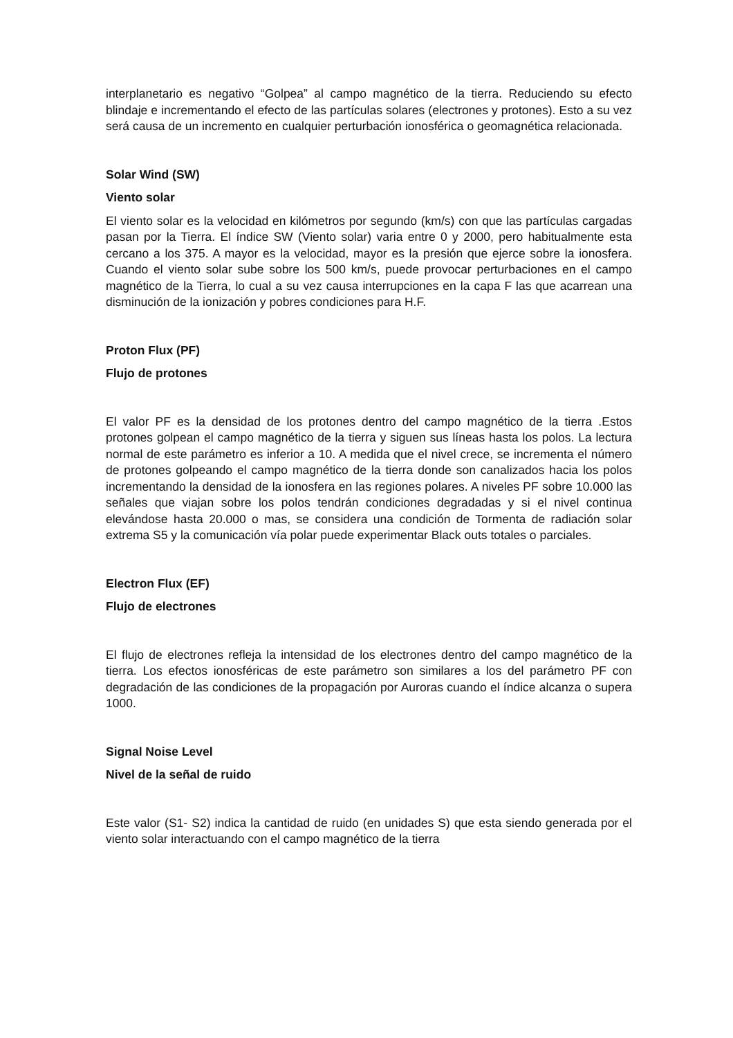interplanetario es negativo “Golpea” al campo magnético de la tierra. Reduciendo su efecto blindaje e incrementando el efecto de las partículas solares (electrones y protones). Esto a su vez será causa de un incremento en cualquier perturbación ionosférica o geomagnética relacionada.
Solar Wind (SW)
Viento solar
El viento solar es la velocidad en kilómetros por segundo (km/s) con que las partículas cargadas pasan por la Tierra. El índice SW (Viento solar) varia entre 0 y 2000, pero habitualmente esta cercano a los 375. A mayor es la velocidad, mayor es la presión que ejerce sobre la ionosfera. Cuando el viento solar sube sobre los 500 km/s, puede provocar perturbaciones en el campo magnético de la Tierra, lo cual a su vez causa interrupciones en la capa F las que acarrean una disminución de la ionización y pobres condiciones para H.F.
Proton Flux (PF)
Flujo de protones
El valor PF es la densidad de los protones dentro del campo magnético de la tierra .Estos protones golpean el campo magnético de la tierra y siguen sus líneas hasta los polos. La lectura normal de este parámetro es inferior a 10. A medida que el nivel crece, se incrementa el número de protones golpeando el campo magnético de la tierra donde son canalizados hacia los polos incrementando la densidad de la ionosfera en las regiones polares. A niveles PF sobre 10.000 las señales que viajan sobre los polos tendrán condiciones degradadas y si el nivel continua elevándose hasta 20.000 o mas, se considera una condición de Tormenta de radiación solar extrema S5 y la comunicación vía polar puede experimentar Black outs totales o parciales.
Electron Flux (EF)
Flujo de electrones
El flujo de electrones refleja la intensidad de los electrones dentro del campo magnético de la tierra. Los efectos ionosféricas de este parámetro son similares a los del parámetro PF con degradación de las condiciones de la propagación por Auroras cuando el índice alcanza o supera 1000.
Signal Noise Level
Nivel de la señal de ruido
Este valor (S1- S2) indica la cantidad de ruido (en unidades S) que esta siendo generada por el viento solar interactuando con el campo magnético de la tierra